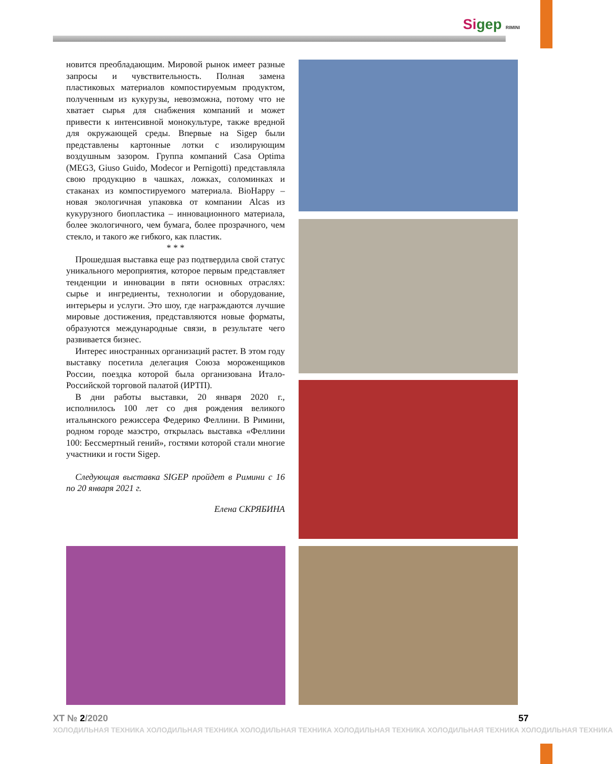Sigep RIMINI
новится преобладающим. Мировой рынок имеет разные запросы и чувствительность. Полная замена пластиковых материалов компостируемым продуктом, полученным из кукурузы, невозможна, потому что не хватает сырья для снабжения компаний и может привести к интенсивной монокультуре, также вредной для окружающей среды. Впервые на Sigep были представлены картонные лотки с изолирующим воздушным зазором. Группа компаний Casa Optima (MEG3, Giuso Guido, Modecor и Pernigotti) представляла свою продукцию в чашках, ложках, соломинках и стаканах из компостируемого материала. BioHappy – новая экологичная упаковка от компании Alcas из кукурузного биопластика – инновационного материала, более экологичного, чем бумага, более прозрачного, чем стекло, и такого же гибкого, как пластик.
* * *
Прошедшая выставка еще раз подтвердила свой статус уникального мероприятия, которое первым представляет тенденции и инновации в пяти основных отраслях: сырье и ингредиенты, технологии и оборудование, интерьеры и услуги. Это шоу, где награждаются лучшие мировые достижения, представляются новые форматы, образуются международные связи, в результате чего развивается бизнес.
Интерес иностранных организаций растет. В этом году выставку посетила делегация Союза мороженщиков России, поездка которой была организована Итало-Российской торговой палатой (ИРТП).
В дни работы выставки, 20 января 2020 г., исполнилось 100 лет со дня рождения великого итальянского режиссера Федерико Феллини. В Римини, родном городе маэстро, открылась выставка «Феллини 100: Бессмертный гений», гостями которой стали многие участники и гости Sigep.
Следующая выставка SIGEP пройдет в Римини с 16 по 20 января 2021 г.
Елена СКРЯБИНА
ХТ № 2/2020 57
ХОЛОДИЛЬНАЯ ТЕХНИКА ХОЛОДИЛЬНАЯ ТЕХНИКА ХОЛОДИЛЬНАЯ ТЕХНИКА ХОЛОДИЛЬНАЯ ТЕХНИКА ХОЛОДИЛЬНАЯ ТЕХНИКА ХОЛОДИЛЬНАЯ ТЕХНИКА